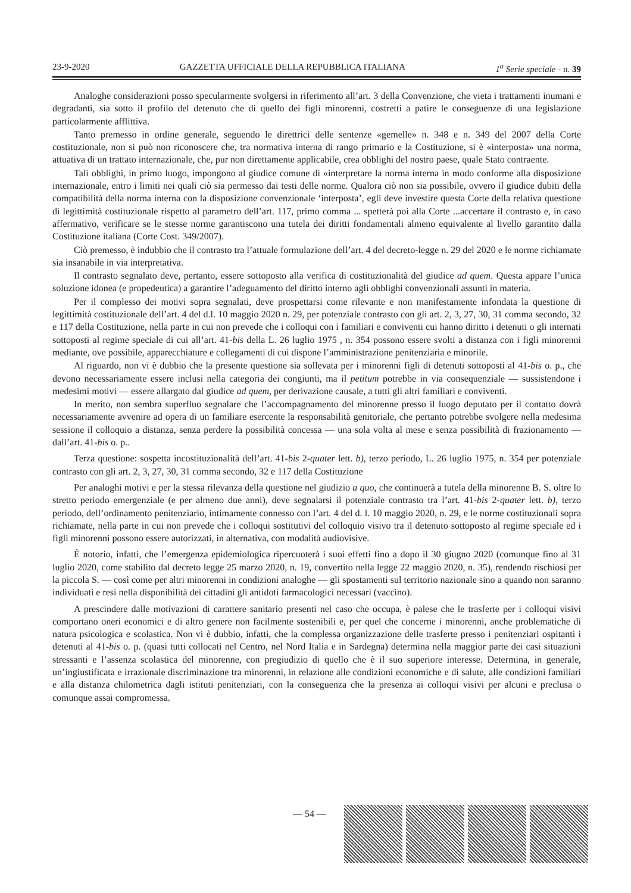23-9-2020 GAZZETTA UFFICIALE DELLA REPUBBLICA ITALIANA 1<sup>a</sup> Serie speciale - n. 39
Analoghe considerazioni posso specularmente svolgersi in riferimento all’art. 3 della Convenzione, che vieta i trattamenti inumani e degradanti, sia sotto il profilo del detenuto che di quello dei figli minorenni, costretti a patire le conseguenze di una legislazione particolarmente afflittiva.
Tanto premesso in ordine generale, seguendo le direttrici delle sentenze «gemelle» n. 348 e n. 349 del 2007 della Corte costituzionale, non si può non riconoscere che, tra normativa interna di rango primario e la Costituzione, si è «interposta» una norma, attuativa di un trattato internazionale, che, pur non direttamente applicabile, crea obblighi del nostro paese, quale Stato contraente.
Tali obblighi, in primo luogo, impongono al giudice comune di «interpretare la norma interna in modo conforme alla disposizione internazionale, entro i limiti nei quali ciò sia permesso dai testi delle norme. Qualora ciò non sia possibile, ovvero il giudice dubiti della compatibilità della norma interna con la disposizione convenzionale ‘interposta’, egli deve investire questa Corte della relativa questione di legittimità costituzionale rispetto al parametro dell’art. 117, primo comma ... spetterà poi alla Corte ...accertare il contrasto e, in caso affermativo, verificare se le stesse norme garantiscono una tutela dei diritti fondamentali almeno equivalente al livello garantito dalla Costituzione italiana (Corte Cost. 349/2007).
Ciò premesso, è indubbio che il contrasto tra l’attuale formulazione dell’art. 4 del decreto-legge n. 29 del 2020 e le norme richiamate sia insanabile in via interpretativa.
Il contrasto segnalato deve, pertanto, essere sottoposto alla verifica di costituzionalità del giudice ad quem. Questa appare l’unica soluzione idonea (e propedeutica) a garantire l’adeguamento del diritto interno agli obblighi convenzionali assunti in materia.
Per il complesso dei motivi sopra segnalati, deve prospettarsi come rilevante e non manifestamente infondata la questione di legittimità costituzionale dell’art. 4 del d.l. 10 maggio 2020 n. 29, per potenziale contrasto con gli art. 2, 3, 27, 30, 31 comma secondo, 32 e 117 della Costituzione, nella parte in cui non prevede che i colloqui con i familiari e conviventi cui hanno diritto i detenuti o gli internati sottoposti al regime speciale di cui all’art. 41-bis della L. 26 luglio 1975 , n. 354 possono essere svolti a distanza con i figli minorenni mediante, ove possibile, apparecchiature e collegamenti di cui dispone l’amministrazione penitenziaria e minorile.
Al riguardo, non vi è dubbio che la presente questione sia sollevata per i minorenni figli di detenuti sottoposti al 41-bis o. p., che devono necessariamente essere inclusi nella categoria dei congiunti, ma il petitum potrebbe in via consequenziale — sussistendone i medesimi motivi — essere allargato dal giudice ad quem, per derivazione causale, a tutti gli altri familiari e conviventi.
In merito, non sembra superfluo segnalare che l’accompagnamento del minorenne presso il luogo deputato per il contatto dovrà necessariamente avvenire ad opera di un familiare esercente la responsabilità genitoriale, che pertanto potrebbe svolgere nella medesima sessione il colloquio a distanza, senza perdere la possibilità concessa — una sola volta al mese e senza possibilità di frazionamento — dall’art. 41-bis o. p..
Terza questione: sospetta incostituzionalità dell’art. 41-bis 2-quater lett. b), terzo periodo, L. 26 luglio 1975, n. 354 per potenziale contrasto con gli art. 2, 3, 27, 30, 31 comma secondo, 32 e 117 della Costituzione
Per analoghi motivi e per la stessa rilevanza della questione nel giudizio a quo, che continuerà a tutela della minorenne B. S. oltre lo stretto periodo emergenziale (e per almeno due anni), deve segnalarsi il potenziale contrasto tra l’art. 41-bis 2-quater lett. b), terzo periodo, dell’ordinamento penitenziario, intimamente connesso con l’art. 4 del d. l. 10 maggio 2020, n. 29, e le norme costituzionali sopra richiamate, nella parte in cui non prevede che i colloqui sostitutivi del colloquio visivo tra il detenuto sottoposto al regime speciale ed i figli minorenni possono essere autorizzati, in alternativa, con modalità audiovisive.
È notorio, infatti, che l’emergenza epidemiologica ripercuoterà i suoi effetti fino a dopo il 30 giugno 2020 (comunque fino al 31 luglio 2020, come stabilito dal decreto legge 25 marzo 2020, n. 19, convertito nella legge 22 maggio 2020, n. 35), rendendo rischiosi per la piccola S. — così come per altri minorenni in condizioni analoghe — gli spostamenti sul territorio nazionale sino a quando non saranno individuati e resi nella disponibilità dei cittadini gli antidoti farmacologici necessari (vaccino).
A prescindere dalle motivazioni di carattere sanitario presenti nel caso che occupa, è palese che le trasferte per i colloqui visivi comportano oneri economici e di altro genere non facilmente sostenibili e, per quel che concerne i minorenni, anche problematiche di natura psicologica e scolastica. Non vi è dubbio, infatti, che la complessa organizzazione delle trasferte presso i penitenziari ospitanti i detenuti al 41-bis o. p. (quasi tutti collocati nel Centro, nel Nord Italia e in Sardegna) determina nella maggior parte dei casi situazioni stressanti e l’assenza scolastica del minorenne, con pregiudizio di quello che è il suo superiore interesse. Determina, in generale, un’ingiustificata e irrazionale discriminazione tra minorenni, in relazione alle condizioni economiche e di salute, alle condizioni familiari e alla distanza chilometrica dagli istituti penitenziari, con la conseguenza che la presenza ai colloqui visivi per alcuni e preclusa o comunque assai compromessa.
— 54 —